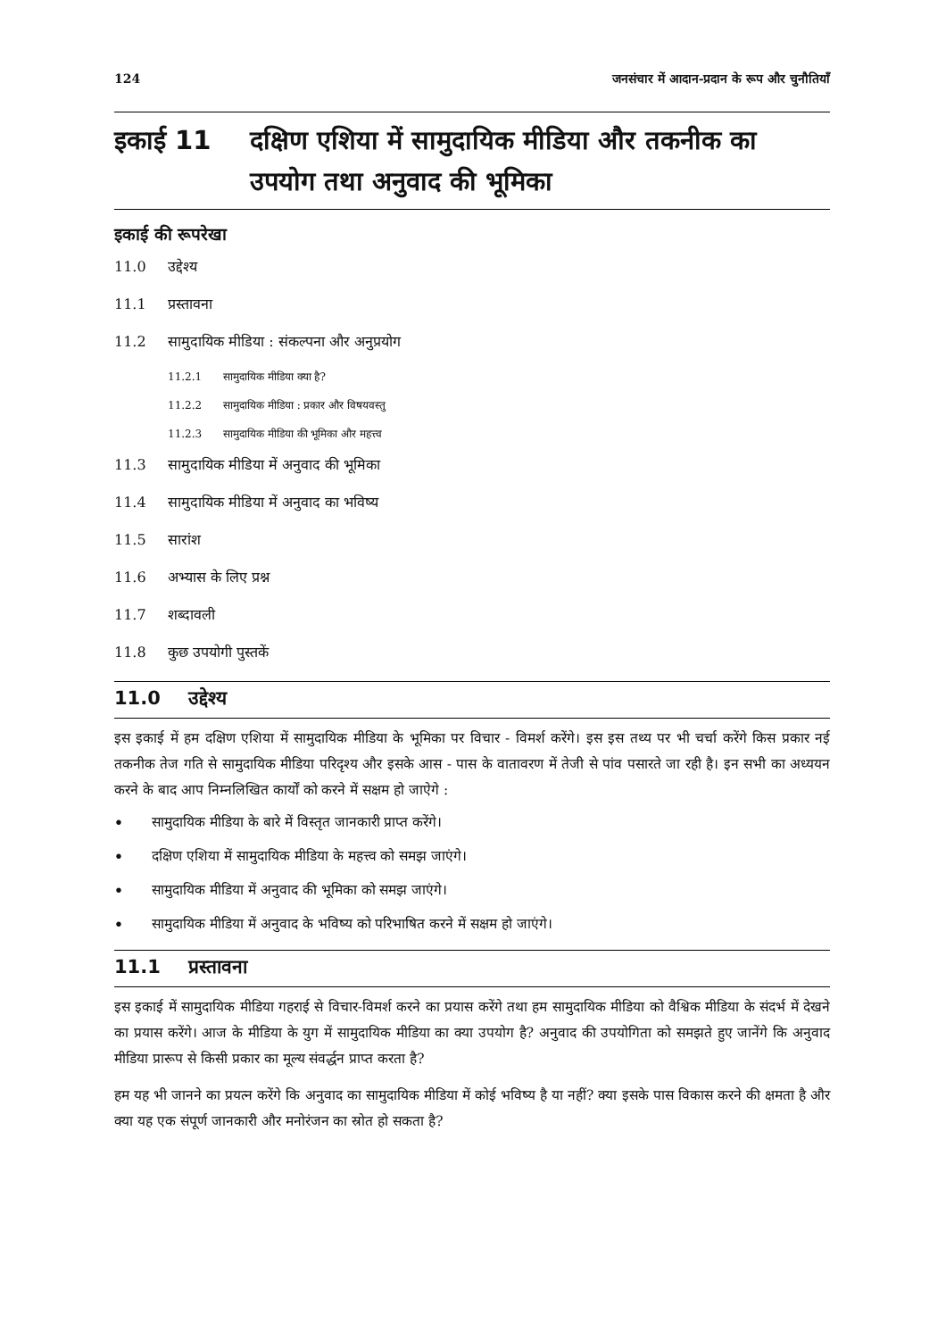124 जनसंचार में आदान-प्रदान के रूप और चुनौतियाँ
इकाई 11 दक्षिण एशिया में सामुदायिक मीडिया और तकनीक का उपयोग तथा अनुवाद की भूमिका
इकाई की रूपरेखा
11.0 उद्देश्य
11.1 प्रस्तावना
11.2 सामुदायिक मीडिया : संकल्पना और अनुप्रयोग
11.2.1 सामुदायिक मीडिया क्या है?
11.2.2 सामुदायिक मीडिया : प्रकार और विषयवस्तु
11.2.3 सामुदायिक मीडिया की भूमिका और महत्त्व
11.3 सामुदायिक मीडिया में अनुवाद की भूमिका
11.4 सामुदायिक मीडिया में अनुवाद का भविष्य
11.5 सारांश
11.6 अभ्यास के लिए प्रश्न
11.7 शब्दावली
11.8 कुछ उपयोगी पुस्तकें
11.0 उद्देश्य
इस इकाई में हम दक्षिण एशिया में सामुदायिक मीडिया के भूमिका पर विचार - विमर्श करेंगे। इस इस तथ्य पर भी चर्चा करेंगे किस प्रकार नई तकनीक तेज गति से सामुदायिक मीडिया परिदृश्य और इसके आस - पास के वातावरण में तेजी से पांव पसारते जा रही है। इन सभी का अध्ययन करने के बाद आप निम्नलिखित कार्यों को करने में सक्षम हो जाऐगे :
• सामुदायिक मीडिया के बारे में विस्तृत जानकारी प्राप्त करेंगे।
• दक्षिण एशिया में सामुदायिक मीडिया के महत्त्व को समझ जाएंगे।
• सामुदायिक मीडिया में अनुवाद की भूमिका को समझ जाएंगे।
• सामुदायिक मीडिया में अनुवाद के भविष्य को परिभाषित करने में सक्षम हो जाएंगे।
11.1 प्रस्तावना
इस इकाई में सामुदायिक मीडिया गहराई से विचार-विमर्श करने का प्रयास करेंगे तथा हम सामुदायिक मीडिया को वैश्विक मीडिया के संदर्भ में देखने का प्रयास करेंगे। आज के मीडिया के युग में सामुदायिक मीडिया का क्या उपयोग है? अनुवाद की उपयोगिता को समझते हुए जानेंगे कि अनुवाद मीडिया प्रारूप से किसी प्रकार का मूल्य संवर्द्धन प्राप्त करता है?
हम यह भी जानने का प्रयत्न करेंगे कि अनुवाद का सामुदायिक मीडिया में कोई भविष्य है या नहीं? क्या इसके पास विकास करने की क्षमता है और क्या यह एक संपूर्ण जानकारी और मनोरंजन का स्रोत हो सकता है?